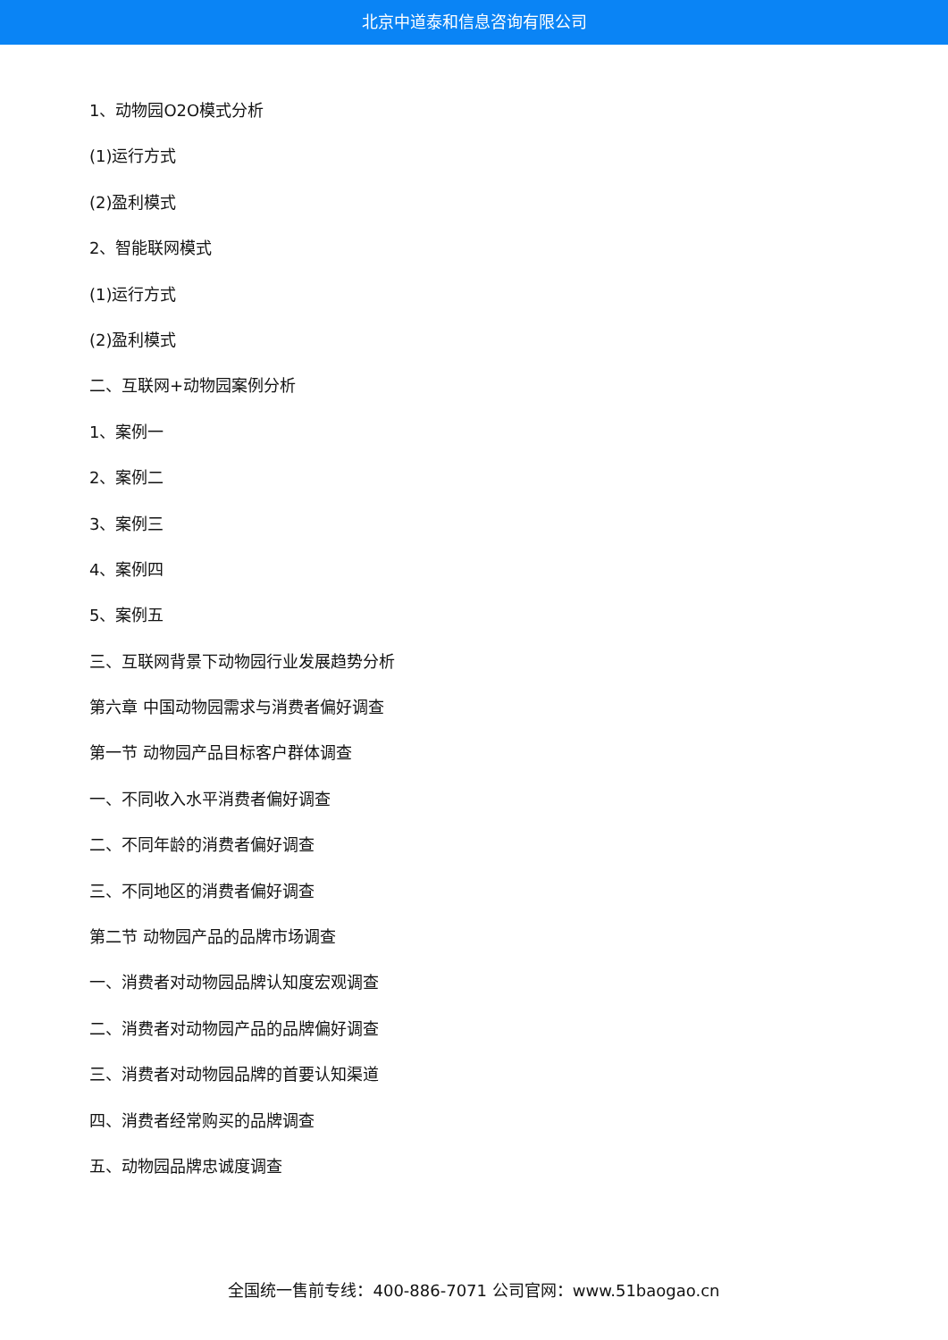北京中道泰和信息咨询有限公司
1、动物园O2O模式分析
(1)运行方式
(2)盈利模式
2、智能联网模式
(1)运行方式
(2)盈利模式
二、互联网+动物园案例分析
1、案例一
2、案例二
3、案例三
4、案例四
5、案例五
三、互联网背景下动物园行业发展趋势分析
第六章 中国动物园需求与消费者偏好调查
第一节 动物园产品目标客户群体调查
一、不同收入水平消费者偏好调查
二、不同年龄的消费者偏好调查
三、不同地区的消费者偏好调查
第二节 动物园产品的品牌市场调查
一、消费者对动物园品牌认知度宏观调查
二、消费者对动物园产品的品牌偏好调查
三、消费者对动物园品牌的首要认知渠道
四、消费者经常购买的品牌调查
五、动物园品牌忠诚度调查
全国统一售前专线：400-886-7071 公司官网：www.51baogao.cn